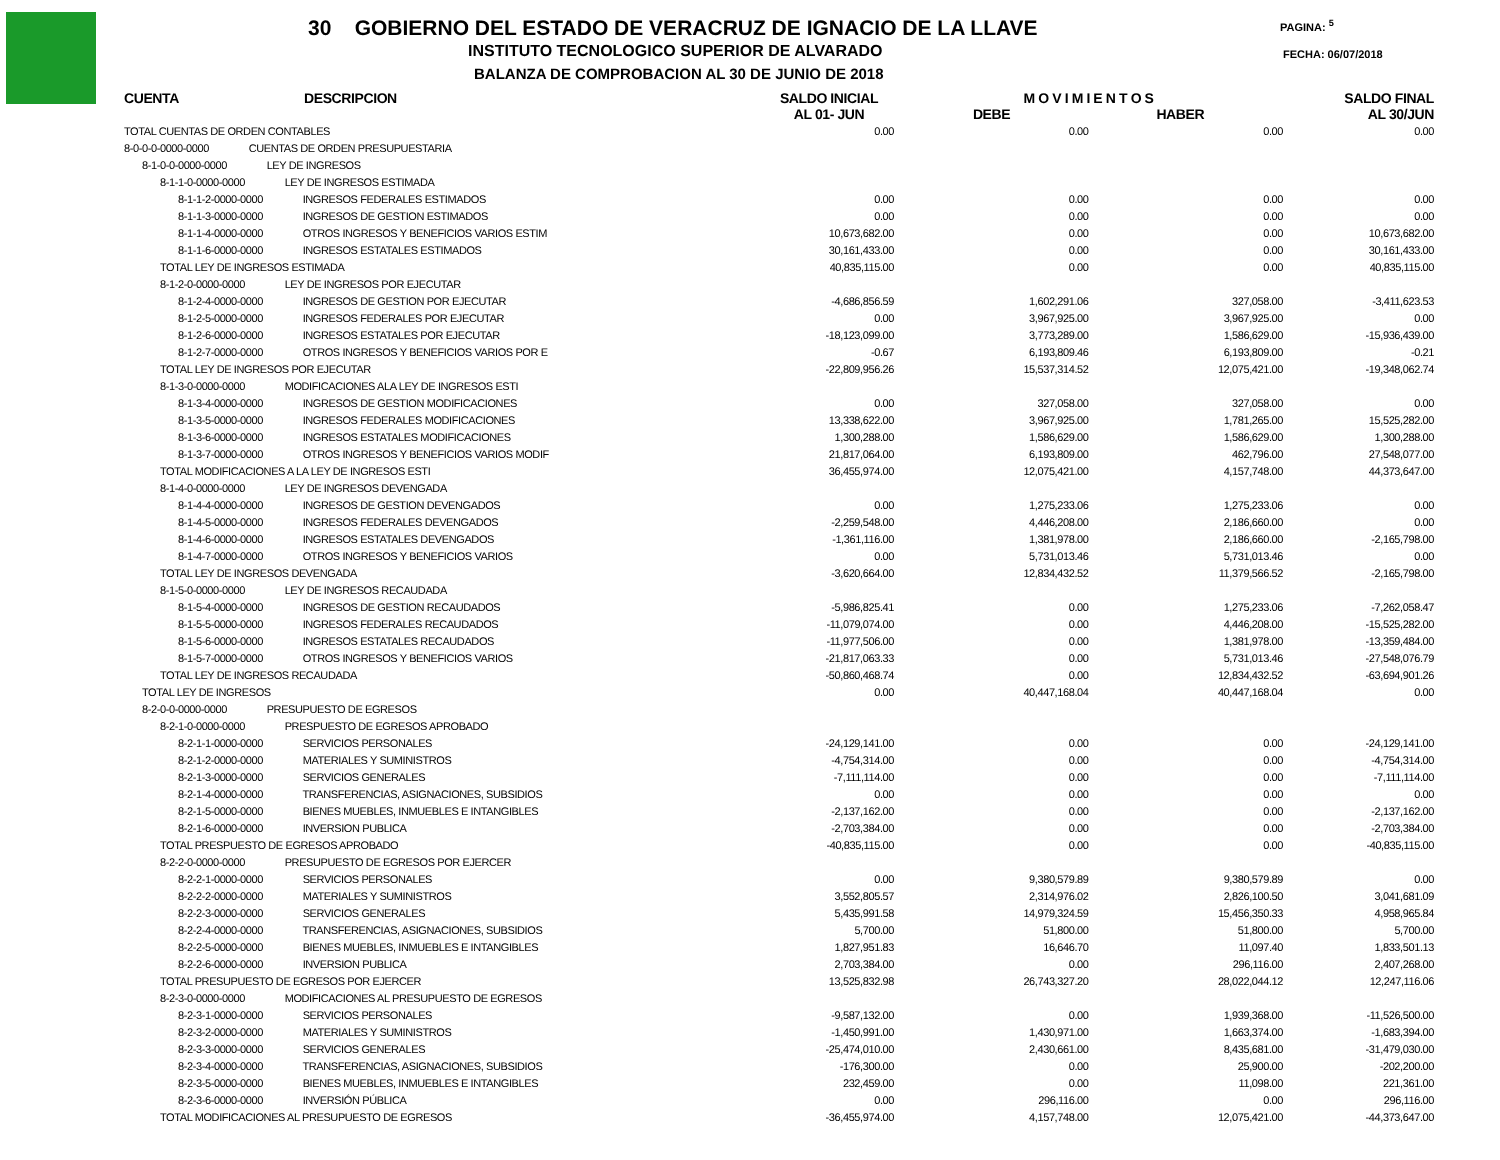30 GOBIERNO DEL ESTADO DE VERACRUZ DE IGNACIO DE LA LLAVE
INSTITUTO TECNOLOGICO SUPERIOR DE ALVARADO
BALANZA DE COMPROBACION AL 30 DE JUNIO DE 2018
PAGINA: <sup>5</sup>
FECHA: 06/07/2018
| CUENTA | DESCRIPCION | SALDO INICIAL AL 01- JUN | M O V I M I E N T O S DEBE HABER | | SALDO FINAL AL 30/JUN |
| --- | --- | --- | --- | --- | --- |
| TOTAL CUENTAS DE ORDEN CONTABLES | | 0.00 | 0.00 | 0.00 | 0.00 |
| 8-0-0-0-0000-0000 CUENTAS DE ORDEN PRESUPUESTARIA | | | | | |
| 8-1-0-0-0000-0000 LEY DE INGRESOS | | | | | |
| 8-1-1-0-0000-0000 LEY DE INGRESOS ESTIMADA | | | | | |
| 8-1-1-2-0000-0000 INGRESOS FEDERALES ESTIMADOS | | 0.00 | 0.00 | 0.00 | 0.00 |
| 8-1-1-3-0000-0000 INGRESOS DE GESTION ESTIMADOS | | 0.00 | 0.00 | 0.00 | 0.00 |
| 8-1-1-4-0000-0000 OTROS INGRESOS Y BENEFICIOS VARIOS ESTIM | | 10,673,682.00 | 0.00 | 0.00 | 10,673,682.00 |
| 8-1-1-6-0000-0000 INGRESOS ESTATALES ESTIMADOS | | 30,161,433.00 | 0.00 | 0.00 | 30,161,433.00 |
| TOTAL LEY DE INGRESOS ESTIMADA | | 40,835,115.00 | 0.00 | 0.00 | 40,835,115.00 |
| 8-1-2-0-0000-0000 LEY DE INGRESOS POR EJECUTAR | | | | | |
| 8-1-2-4-0000-0000 INGRESOS DE GESTION POR EJECUTAR | | -4,686,856.59 | 1,602,291.06 | 327,058.00 | -3,411,623.53 |
| 8-1-2-5-0000-0000 INGRESOS FEDERALES POR EJECUTAR | | 0.00 | 3,967,925.00 | 3,967,925.00 | 0.00 |
| 8-1-2-6-0000-0000 INGRESOS ESTATALES POR EJECUTAR | | -18,123,099.00 | 3,773,289.00 | 1,586,629.00 | -15,936,439.00 |
| 8-1-2-7-0000-0000 OTROS INGRESOS Y BENEFICIOS VARIOS POR E | | -0.67 | 6,193,809.46 | 6,193,809.00 | -0.21 |
| TOTAL LEY DE INGRESOS POR EJECUTAR | | -22,809,956.26 | 15,537,314.52 | 12,075,421.00 | -19,348,062.74 |
| 8-1-3-0-0000-0000 MODIFICACIONES ALA LEY DE INGRESOS ESTI | | | | | |
| 8-1-3-4-0000-0000 INGRESOS DE GESTION MODIFICACIONES | | 0.00 | 327,058.00 | 327,058.00 | 0.00 |
| 8-1-3-5-0000-0000 INGRESOS FEDERALES MODIFICACIONES | | 13,338,622.00 | 3,967,925.00 | 1,781,265.00 | 15,525,282.00 |
| 8-1-3-6-0000-0000 INGRESOS ESTATALES MODIFICACIONES | | 1,300,288.00 | 1,586,629.00 | 1,586,629.00 | 1,300,288.00 |
| 8-1-3-7-0000-0000 OTROS INGRESOS Y BENEFICIOS VARIOS MODIF | | 21,817,064.00 | 6,193,809.00 | 462,796.00 | 27,548,077.00 |
| TOTAL MODIFICACIONES A LA LEY DE INGRESOS ESTI | | 36,455,974.00 | 12,075,421.00 | 4,157,748.00 | 44,373,647.00 |
| 8-1-4-0-0000-0000 LEY DE INGRESOS DEVENGADA | | | | | |
| 8-1-4-4-0000-0000 INGRESOS DE GESTION DEVENGADOS | | 0.00 | 1,275,233.06 | 1,275,233.06 | 0.00 |
| 8-1-4-5-0000-0000 INGRESOS FEDERALES DEVENGADOS | | -2,259,548.00 | 4,446,208.00 | 2,186,660.00 | 0.00 |
| 8-1-4-6-0000-0000 INGRESOS ESTATALES DEVENGADOS | | -1,361,116.00 | 1,381,978.00 | 2,186,660.00 | -2,165,798.00 |
| 8-1-4-7-0000-0000 OTROS INGRESOS Y BENEFICIOS VARIOS | | 0.00 | 5,731,013.46 | 5,731,013.46 | 0.00 |
| TOTAL LEY DE INGRESOS DEVENGADA | | -3,620,664.00 | 12,834,432.52 | 11,379,566.52 | -2,165,798.00 |
| 8-1-5-0-0000-0000 LEY DE INGRESOS RECAUDADA | | | | | |
| 8-1-5-4-0000-0000 INGRESOS DE GESTION RECAUDADOS | | -5,986,825.41 | 0.00 | 1,275,233.06 | -7,262,058.47 |
| 8-1-5-5-0000-0000 INGRESOS FEDERALES RECAUDADOS | | -11,079,074.00 | 0.00 | 4,446,208.00 | -15,525,282.00 |
| 8-1-5-6-0000-0000 INGRESOS ESTATALES RECAUDADOS | | -11,977,506.00 | 0.00 | 1,381,978.00 | -13,359,484.00 |
| 8-1-5-7-0000-0000 OTROS INGRESOS Y BENEFICIOS VARIOS | | -21,817,063.33 | 0.00 | 5,731,013.46 | -27,548,076.79 |
| TOTAL LEY DE INGRESOS RECAUDADA | | -50,860,468.74 | 0.00 | 12,834,432.52 | -63,694,901.26 |
| TOTAL LEY DE INGRESOS | | 0.00 | 40,447,168.04 | 40,447,168.04 | 0.00 |
| 8-2-0-0-0000-0000 PRESUPUESTO DE EGRESOS | | | | | |
| 8-2-1-0-0000-0000 PRESPUESTO DE EGRESOS APROBADO | | | | | |
| 8-2-1-1-0000-0000 SERVICIOS PERSONALES | | -24,129,141.00 | 0.00 | 0.00 | -24,129,141.00 |
| 8-2-1-2-0000-0000 MATERIALES Y SUMINISTROS | | -4,754,314.00 | 0.00 | 0.00 | -4,754,314.00 |
| 8-2-1-3-0000-0000 SERVICIOS GENERALES | | -7,111,114.00 | 0.00 | 0.00 | -7,111,114.00 |
| 8-2-1-4-0000-0000 TRANSFERENCIAS, ASIGNACIONES, SUBSIDIOS | | 0.00 | 0.00 | 0.00 | 0.00 |
| 8-2-1-5-0000-0000 BIENES MUEBLES, INMUEBLES E INTANGIBLES | | -2,137,162.00 | 0.00 | 0.00 | -2,137,162.00 |
| 8-2-1-6-0000-0000 INVERSION PUBLICA | | -2,703,384.00 | 0.00 | 0.00 | -2,703,384.00 |
| TOTAL PRESPUESTO DE EGRESOS APROBADO | | -40,835,115.00 | 0.00 | 0.00 | -40,835,115.00 |
| 8-2-2-0-0000-0000 PRESUPUESTO DE EGRESOS POR EJERCER | | | | | |
| 8-2-2-1-0000-0000 SERVICIOS PERSONALES | | 0.00 | 9,380,579.89 | 9,380,579.89 | 0.00 |
| 8-2-2-2-0000-0000 MATERIALES Y SUMINISTROS | | 3,552,805.57 | 2,314,976.02 | 2,826,100.50 | 3,041,681.09 |
| 8-2-2-3-0000-0000 SERVICIOS GENERALES | | 5,435,991.58 | 14,979,324.59 | 15,456,350.33 | 4,958,965.84 |
| 8-2-2-4-0000-0000 TRANSFERENCIAS, ASIGNACIONES, SUBSIDIOS | | 5,700.00 | 51,800.00 | 51,800.00 | 5,700.00 |
| 8-2-2-5-0000-0000 BIENES MUEBLES, INMUEBLES E INTANGIBLES | | 1,827,951.83 | 16,646.70 | 11,097.40 | 1,833,501.13 |
| 8-2-2-6-0000-0000 INVERSION PUBLICA | | 2,703,384.00 | 0.00 | 296,116.00 | 2,407,268.00 |
| TOTAL PRESUPUESTO DE EGRESOS POR EJERCER | | 13,525,832.98 | 26,743,327.20 | 28,022,044.12 | 12,247,116.06 |
| 8-2-3-0-0000-0000 MODIFICACIONES AL PRESUPUESTO DE EGRESOS | | | | | |
| 8-2-3-1-0000-0000 SERVICIOS PERSONALES | | -9,587,132.00 | 0.00 | 1,939,368.00 | -11,526,500.00 |
| 8-2-3-2-0000-0000 MATERIALES Y SUMINISTROS | | -1,450,991.00 | 1,430,971.00 | 1,663,374.00 | -1,683,394.00 |
| 8-2-3-3-0000-0000 SERVICIOS GENERALES | | -25,474,010.00 | 2,430,661.00 | 8,435,681.00 | -31,479,030.00 |
| 8-2-3-4-0000-0000 TRANSFERENCIAS, ASIGNACIONES, SUBSIDIOS | | -176,300.00 | 0.00 | 25,900.00 | -202,200.00 |
| 8-2-3-5-0000-0000 BIENES MUEBLES, INMUEBLES E INTANGIBLES | | 232,459.00 | 0.00 | 11,098.00 | 221,361.00 |
| 8-2-3-6-0000-0000 INVERSIÓN PÚBLICA | | 0.00 | 296,116.00 | 0.00 | 296,116.00 |
| TOTAL MODIFICACIONES AL PRESUPUESTO DE EGRESOS | | -36,455,974.00 | 4,157,748.00 | 12,075,421.00 | -44,373,647.00 |